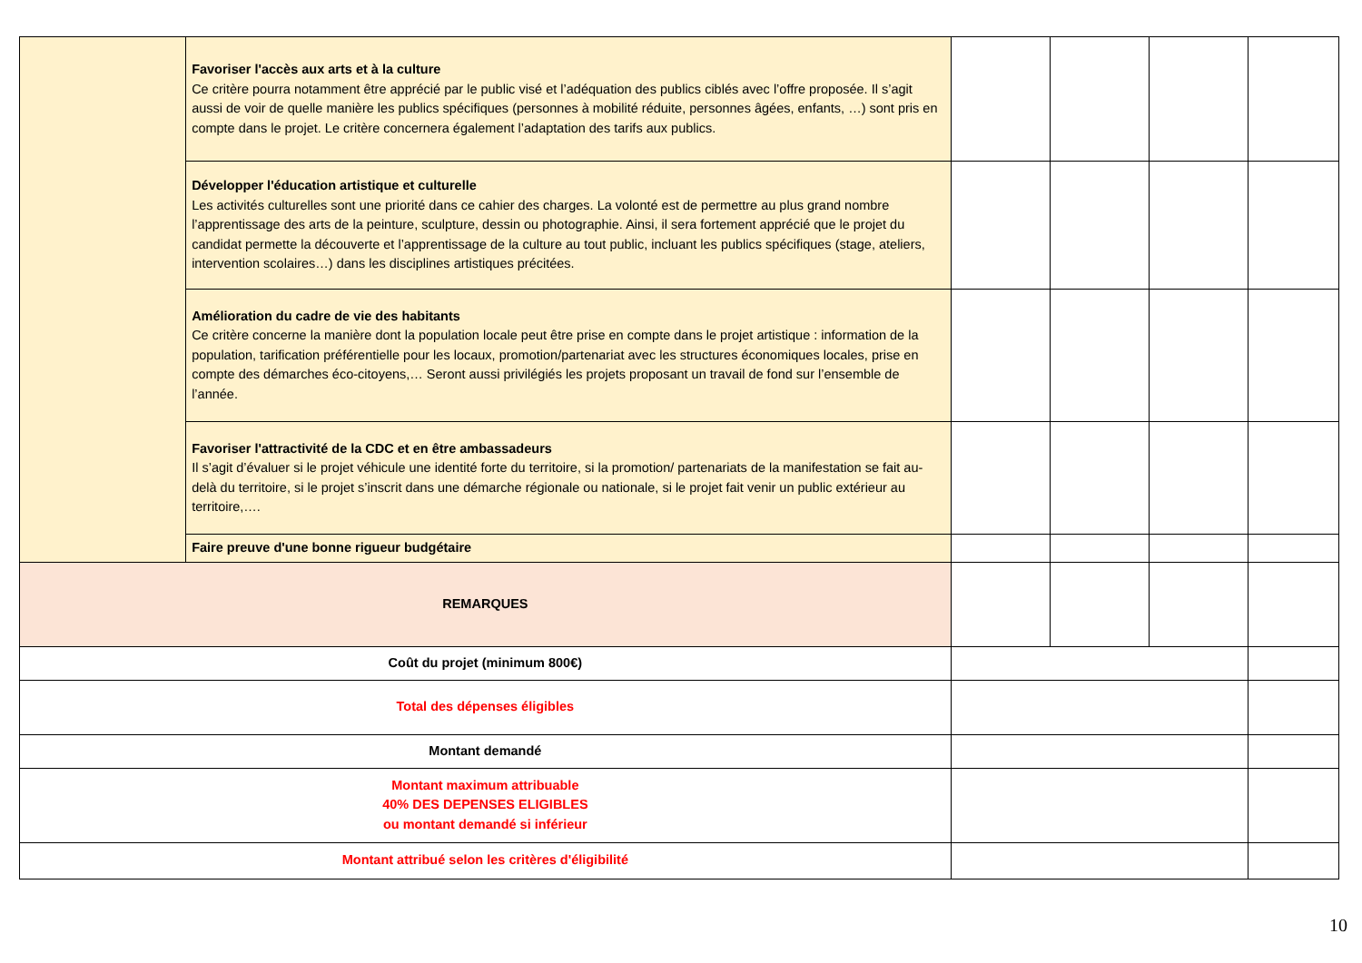| | Favoriser l'accès aux arts et à la culture Ce critère pourra notamment être apprécié par le public visé et l’adéquation des publics ciblés avec l’offre proposée. Il s’agit aussi de voir de quelle manière les publics spécifiques (personnes à mobilité réduite, personnes âgées, enfants, …) sont pris en compte dans le projet. Le critère concernera également l’adaptation des tarifs aux publics. | | | | |
| | Développer l'éducation artistique et culturelle Les activités culturelles sont une priorité dans ce cahier des charges. La volonté est de permettre au plus grand nombre l’apprentissage des arts de la peinture, sculpture, dessin ou photographie. Ainsi, il sera fortement apprécié que le projet du candidat permette la découverte et l’apprentissage de la culture au tout public, incluant les publics spécifiques (stage, ateliers, intervention scolaires…) dans les disciplines artistiques précitées. | | | | |
| | Amélioration du cadre de vie des habitants Ce critère concerne la manière dont la population locale peut être prise en compte dans le projet artistique : information de la population, tarification préférentielle pour les locaux, promotion/partenariat avec les structures économiques locales, prise en compte des démarches éco-citoyens,… Seront aussi privilégiés les projets proposant un travail de fond sur l’ensemble de l’année. | | | | |
| | Favoriser l'attractivité de la CDC et en être ambassadeurs Il s’agit d’évaluer si le projet véhicule une identité forte du territoire, si la promotion/ partenariats de la manifestation se fait au-delà du territoire, si le projet s’inscrit dans une démarche régionale ou nationale, si le projet fait venir un public extérieur au territoire,…. | | | | |
| | Faire preuve d'une bonne rigueur budgétaire | | | | |
| REMARQUES | | | | | |
| Coût du projet (minimum 800€) | | | | | |
| Total des dépenses éligibles | | | | | |
| Montant demandé | | | | | |
| Montant maximum attribuable 40% DES DEPENSES ELIGIBLES ou montant demandé si inférieur | | | | | |
| Montant attribué selon les critères d'éligibilité | | | | | |
10